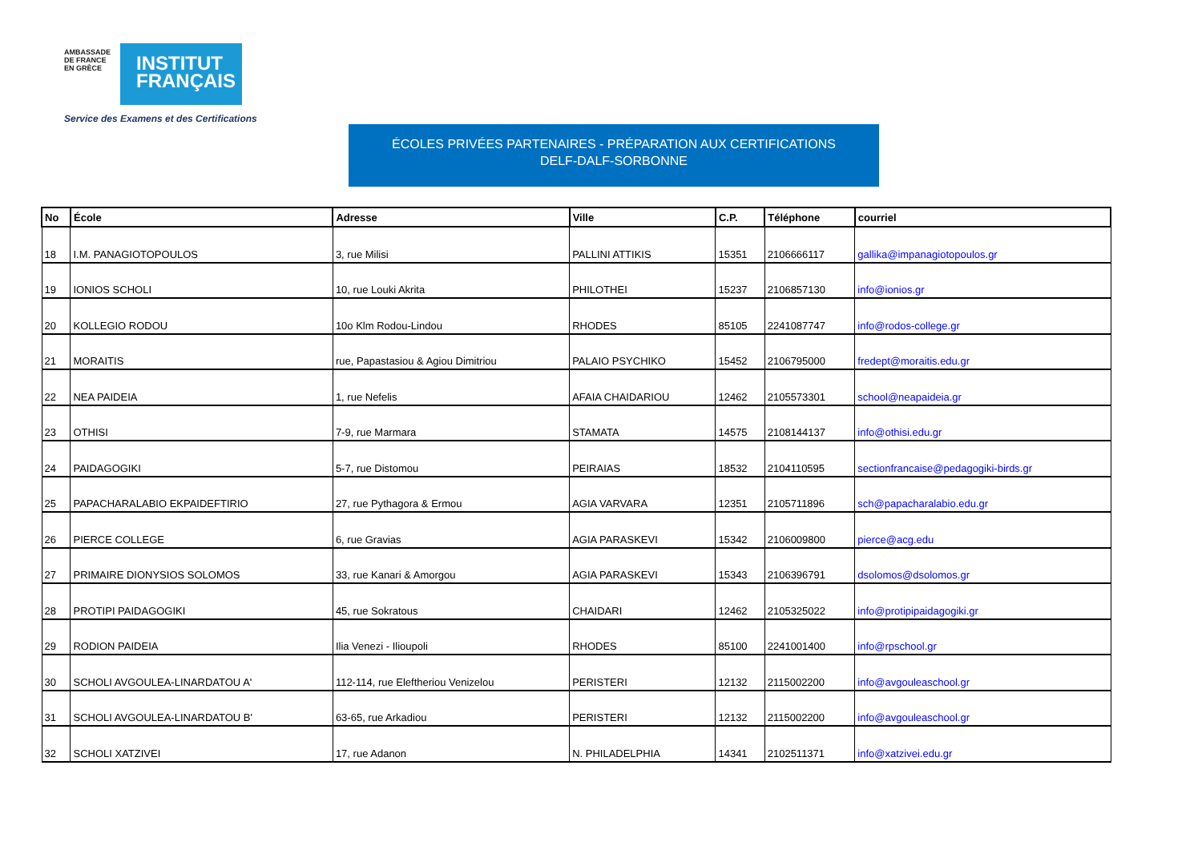AMBASSADE DE FRANCE EN GRÈCE
INSTITUT
FRANÇAIS
Service des Examens et des Certifications
ÉCOLES PRIVÉES PARTENAIRES - PRÉPARATION AUX CERTIFICATIONS
DELF-DALF-SORBONNE
| No | École | Adresse | Ville | C.P. | Téléphone | courriel |
| --- | --- | --- | --- | --- | --- | --- |
| 18 | I.M. PANAGIOTOPOULOS | 3, rue Milisi | PALLINI ATTIKIS | 15351 | 2106666117 | gallika@impanagiotopoulos.gr |
| 19 | IONIOS SCHOLI | 10, rue Louki Akrita | PHILOTHEI | 15237 | 2106857130 | info@ionios.gr |
| 20 | KOLLEGIO RODOU | 10o Klm Rodou-Lindou | RHODES | 85105 | 2241087747 | info@rodos-college.gr |
| 21 | MORAITIS | rue, Papastasiou & Agiou Dimitriou | PALAIO PSYCHIKO | 15452 | 2106795000 | fredept@moraitis.edu.gr |
| 22 | NEA PAIDEIA | 1, rue Nefelis | AFAIA CHAIDARIOU | 12462 | 2105573301 | school@neapaideia.gr |
| 23 | OTHISI | 7-9, rue Marmara | STAMATA | 14575 | 2108144137 | info@othisi.edu.gr |
| 24 | PAIDAGOGIKI | 5-7, rue Distomou | PEIRAIAS | 18532 | 2104110595 | sectionfrancaise@pedagogiki-birds.gr |
| 25 | PAPACHARALABIO EKPAIDEFTIRIO | 27, rue Pythagora & Ermou | AGIA VARVARA | 12351 | 2105711896 | sch@papacharalabio.edu.gr |
| 26 | PIERCE COLLEGE | 6, rue Gravias | AGIA PARASKEVI | 15342 | 2106009800 | pierce@acg.edu |
| 27 | PRIMAIRE DIONYSIOS SOLOMOS | 33, rue Kanari & Amorgou | AGIA PARASKEVI | 15343 | 2106396791 | dsolomos@dsolomos.gr |
| 28 | PROTIPI PAIDAGOGIKI | 45, rue Sokratous | CHAIDARI | 12462 | 2105325022 | info@protipipaidagogiki.gr |
| 29 | RODION PAIDEIA | Ilia Venezi - Ilioupoli | RHODES | 85100 | 2241001400 | info@rpschool.gr |
| 30 | SCHOLI AVGOULEA-LINARDATOU A' | 112-114, rue Eleftheriou Venizelou | PERISTERI | 12132 | 2115002200 | info@avgouleaschool.gr |
| 31 | SCHOLI AVGOULEA-LINARDATOU B' | 63-65, rue Arkadiou | PERISTERI | 12132 | 2115002200 | info@avgouleaschool.gr |
| 32 | SCHOLI XATZIVEI | 17, rue Adanon | N. PHILADELPHIA | 14341 | 2102511371 | info@xatzivei.edu.gr |